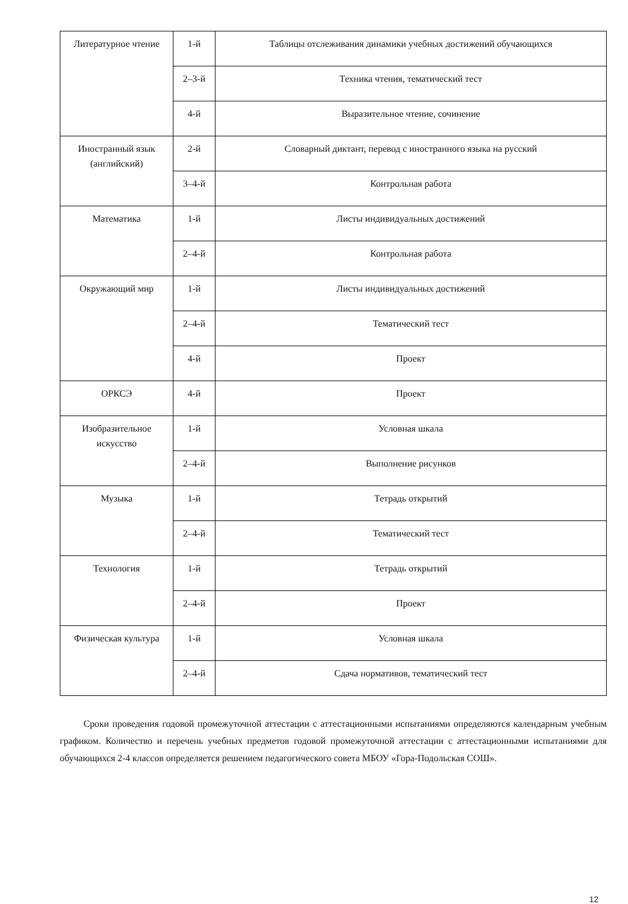| Литературное чтение | 1-й | Таблицы отслеживания динамики учебных достижений обучающихся |
| | 2–3-й | Техника чтения, тематический тест |
| | 4-й | Выразительное чтение, сочинение |
| Иностранный язык (английский) | 2-й | Словарный диктант, перевод с иностранного языка на русский |
| | 3–4-й | Контрольная работа |
| Математика | 1-й | Листы индивидуальных достижений |
| | 2–4-й | Контрольная работа |
| Окружающий мир | 1-й | Листы индивидуальных достижений |
| | 2–4-й | Тематический тест |
| | 4-й | Проект |
| ОРКСЭ | 4-й | Проект |
| Изобразительное искусство | 1-й | Условная шкала |
| | 2–4-й | Выполнение рисунков |
| Музыка | 1-й | Тетрадь открытий |
| | 2–4-й | Тематический тест |
| Технология | 1-й | Тетрадь открытий |
| | 2–4-й | Проект |
| Физическая культура | 1-й | Условная шкала |
| | 2–4-й | Сдача нормативов, тематический тест |
Сроки проведения годовой промежуточной аттестации с аттестационными испытаниями определяются календарным учебным графиком. Количество и перечень учебных предметов годовой промежуточной аттестации с аттестационными испытаниями для обучающихся 2-4 классов определяется решением педагогического совета МБОУ «Гора-Подольская СОШ».
12